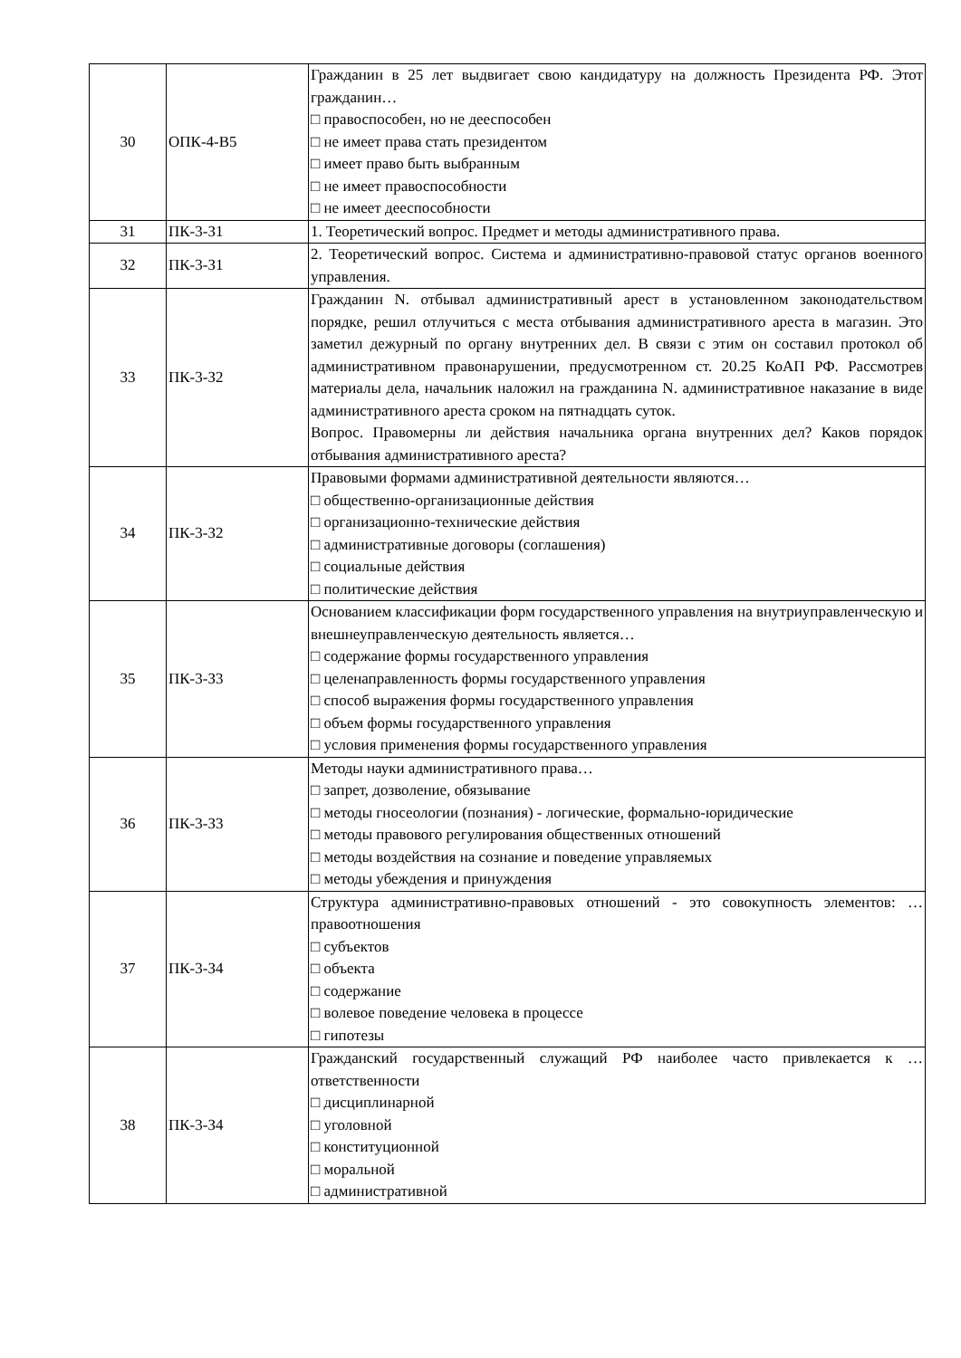| 30 | ОПК-4-В5 | Гражданин в 25 лет выдвигает свою кандидатуру на должность Президента РФ. Этот гражданин… □ правоспособен, но не дееспособен □ не имеет права стать президентом □ имеет право быть выбранным □ не имеет правоспособности □ не имеет дееспособности |
| 31 | ПК-3-З1 | 1. Теоретический вопрос. Предмет и методы административного права. |
| 32 | ПК-3-З1 | 2. Теоретический вопрос. Система и административно-правовой статус органов военного управления. |
| 33 | ПК-3-З2 | Гражданин N. отбывал административный арест в установленном законодательством порядке, решил отлучиться с места отбывания административного ареста в магазин. Это заметил дежурный по органу внутренних дел. В связи с этим он составил протокол об административном правонарушении, предусмотренном ст. 20.25 КоАП РФ. Рассмотрев материалы дела, начальник наложил на гражданина N. административное наказание в виде административного ареста сроком на пятнадцать суток. Вопрос. Правомерны ли действия начальника органа внутренних дел? Каков порядок отбывания административного ареста? |
| 34 | ПК-3-З2 | Правовыми формами административной деятельности являются… □ общественно-организационные действия □ организационно-технические действия □ административные договоры (соглашения) □ социальные действия □ политические действия |
| 35 | ПК-3-З3 | Основанием классификации форм государственного управления на внутриуправленческую и внешнеуправленческую деятельность является… □ содержание формы государственного управления □ целенаправленность формы государственного управления □ способ выражения формы государственного управления □ объем формы государственного управления □ условия применения формы государственного управления |
| 36 | ПК-3-З3 | Методы науки административного права… □ запрет, дозволение, обязывание □ методы гносеологии (познания) - логические, формально-юридические □ методы правового регулирования общественных отношений □ методы воздействия на сознание и поведение управляемых □ методы убеждения и принуждения |
| 37 | ПК-3-З4 | Структура административно-правовых отношений - это совокупность элементов: … правоотношения □ субъектов □ объекта □ содержание □ волевое поведение человека в процессе □ гипотезы |
| 38 | ПК-3-З4 | Гражданский государственный служащий РФ наиболее часто привлекается к … ответственности □ дисциплинарной □ уголовной □ конституционной □ моральной □ административной |